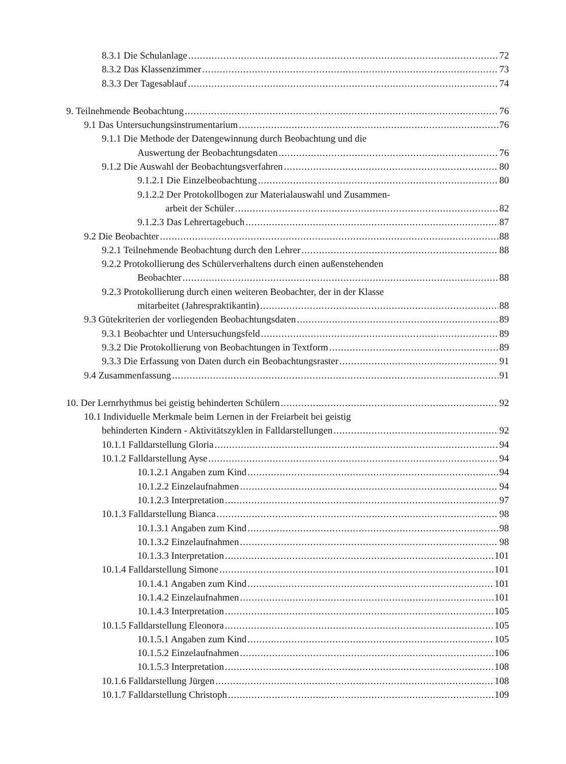8.3.1 Die Schulanlage 72
8.3.2 Das Klassenzimmer 73
8.3.3 Der Tagesablauf 74
9. Teilnehmende Beobachtung 76
9.1 Das Untersuchungsinstrumentarium 76
9.1.1 Die Methode der Datengewinnung durch Beobachtung und die
Auswertung der Beobachtungsdaten 76
9.1.2 Die Auswahl der Beobachtungsverfahren 80
9.1.2.1 Die Einzelbeobachtung 80
9.1.2.2 Der Protokollbogen zur Materialauswahl und Zusammen-
arbeit der Schüler 82
9.1.2.3 Das Lehrertagebuch 87
9.2 Die Beobachter 88
9.2.1 Teilnehmende Beobachtung durch den Lehrer 88
9.2.2 Protokollierung des Schülerverhaltens durch einen außenstehenden
Beobachter 88
9.2.3 Protokollierung durch einen weiteren Beobachter, der in der Klasse
mitarbeitet (Jahrespraktikantin) 88
9.3 Gütekriterien der vorliegenden Beobachtungsdaten 89
9.3.1 Beobachter und Untersuchungsfeld 89
9.3.2 Die Protokollierung von Beobachtungen in Textform 89
9.3.3 Die Erfassung von Daten durch ein Beobachtungsraster 91
9.4 Zusammenfassung 91
10. Der Lernrhythmus bei geistig behinderten Schülern 92
10.1 Individuelle Merkmale beim Lernen in der Freiarbeit bei geistig
behinderten Kindern - Aktivitätszyklen in Falldarstellungen 92
10.1.1 Falldarstellung Gloria 94
10.1.2 Falldarstellung Ayse 94
10.1.2.1 Angaben zum Kind 94
10.1.2.2 Einzelaufnahmen 94
10.1.2.3 Interpretation 97
10.1.3 Falldarstellung Bianca 98
10.1.3.1 Angaben zum Kind 98
10.1.3.2 Einzelaufnahmen 98
10.1.3.3 Interpretation 101
10.1.4 Falldarstellung Simone 101
10.1.4.1 Angaben zum Kind 101
10.1.4.2 Einzelaufnahmen 101
10.1.4.3 Interpretation 105
10.1.5 Falldarstellung Eleonora 105
10.1.5.1 Angaben zum Kind 105
10.1.5.2 Einzelaufnahmen 106
10.1.5.3 Interpretation 108
10.1.6 Falldarstellung Jürgen 108
10.1.7 Falldarstellung Christoph 109